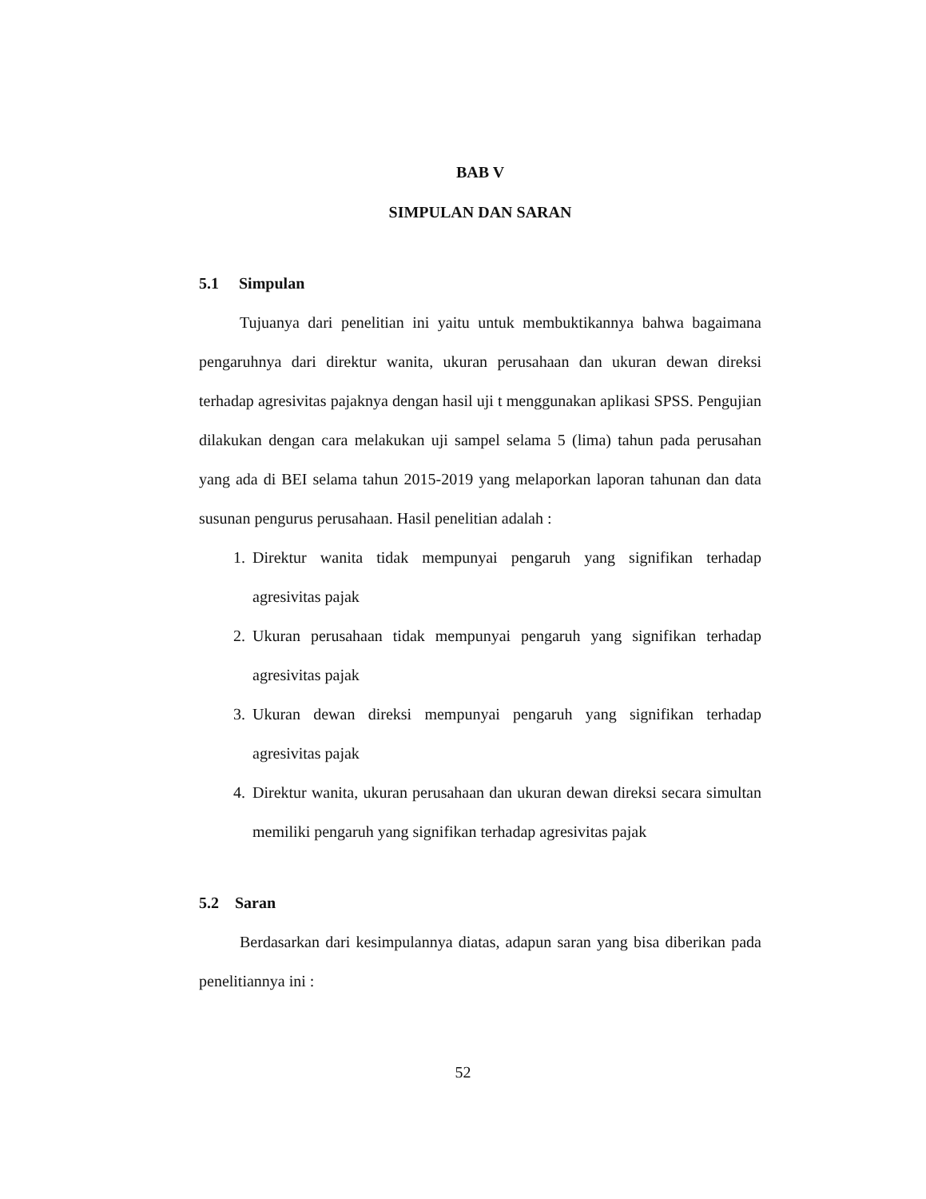BAB V
SIMPULAN DAN SARAN
5.1 Simpulan
Tujuanya dari penelitian ini yaitu untuk membuktikannya bahwa bagaimana pengaruhnya dari direktur wanita, ukuran perusahaan dan ukuran dewan direksi terhadap agresivitas pajaknya dengan hasil uji t menggunakan aplikasi SPSS. Pengujian dilakukan dengan cara melakukan uji sampel selama 5 (lima) tahun pada perusahan yang ada di BEI selama tahun 2015-2019 yang melaporkan laporan tahunan dan data susunan pengurus perusahaan. Hasil penelitian adalah :
1. Direktur wanita tidak mempunyai pengaruh yang signifikan terhadap agresivitas pajak
2. Ukuran perusahaan tidak mempunyai pengaruh yang signifikan terhadap agresivitas pajak
3. Ukuran dewan direksi mempunyai pengaruh yang signifikan terhadap agresivitas pajak
4. Direktur wanita, ukuran perusahaan dan ukuran dewan direksi secara simultan memiliki pengaruh yang signifikan terhadap agresivitas pajak
5.2 Saran
Berdasarkan dari kesimpulannya diatas, adapun saran yang bisa diberikan pada penelitiannya ini :
52